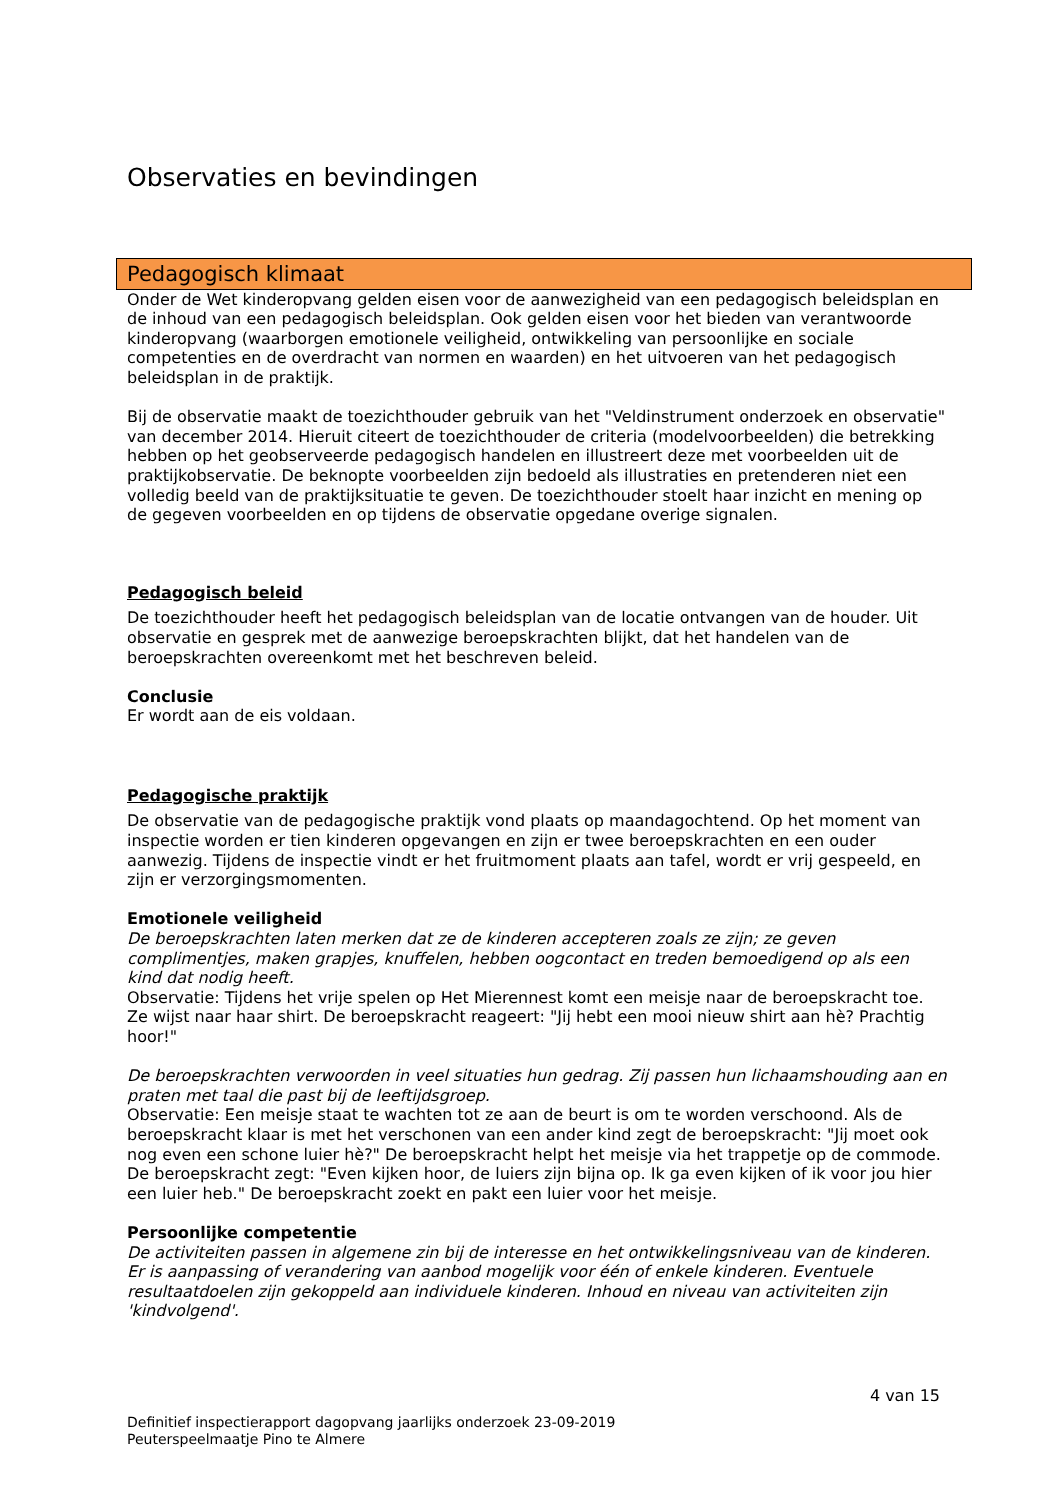Observaties en bevindingen
Pedagogisch klimaat
Onder de Wet kinderopvang gelden eisen voor de aanwezigheid van een pedagogisch beleidsplan en de inhoud van een pedagogisch beleidsplan. Ook gelden eisen voor het bieden van verantwoorde kinderopvang (waarborgen emotionele veiligheid, ontwikkeling van persoonlijke en sociale competenties en de overdracht van normen en waarden) en het uitvoeren van het pedagogisch beleidsplan in de praktijk.
Bij de observatie maakt de toezichthouder gebruik van het "Veldinstrument onderzoek en observatie" van december 2014. Hieruit citeert de toezichthouder de criteria (modelvoorbeelden) die betrekking hebben op het geobserveerde pedagogisch handelen en illustreert deze met voorbeelden uit de praktijkobservatie. De beknopte voorbeelden zijn bedoeld als illustraties en pretenderen niet een volledig beeld van de praktijksituatie te geven. De toezichthouder stoelt haar inzicht en mening op de gegeven voorbeelden en op tijdens de observatie opgedane overige signalen.
Pedagogisch beleid
De toezichthouder heeft het pedagogisch beleidsplan van de locatie ontvangen van de houder. Uit observatie en gesprek met de aanwezige beroepskrachten blijkt, dat het handelen van de beroepskrachten overeenkomt met het beschreven beleid.
Conclusie
Er wordt aan de eis voldaan.
Pedagogische praktijk
De observatie van de pedagogische praktijk vond plaats op maandagochtend. Op het moment van inspectie worden er tien kinderen opgevangen en zijn er twee beroepskrachten en een ouder aanwezig. Tijdens de inspectie vindt er het fruitmoment plaats aan tafel, wordt er vrij gespeeld, en zijn er verzorgingsmomenten.
Emotionele veiligheid
De beroepskrachten laten merken dat ze de kinderen accepteren zoals ze zijn; ze geven complimentjes, maken grapjes, knuffelen, hebben oogcontact en treden bemoedigend op als een kind dat nodig heeft.
Observatie: Tijdens het vrije spelen op Het Mierennest komt een meisje naar de beroepskracht toe. Ze wijst naar haar shirt. De beroepskracht reageert: "Jij hebt een mooi nieuw shirt aan hè? Prachtig hoor!"
De beroepskrachten verwoorden in veel situaties hun gedrag. Zij passen hun lichaamshouding aan en praten met taal die past bij de leeftijdsgroep.
Observatie: Een meisje staat te wachten tot ze aan de beurt is om te worden verschoond. Als de beroepskracht klaar is met het verschonen van een ander kind zegt de beroepskracht: "Jij moet ook nog even een schone luier hè?" De beroepskracht helpt het meisje via het trappetje op de commode. De beroepskracht zegt: "Even kijken hoor, de luiers zijn bijna op. Ik ga even kijken of ik voor jou hier een luier heb." De beroepskracht zoekt en pakt een luier voor het meisje.
Persoonlijke competentie
De activiteiten passen in algemene zin bij de interesse en het ontwikkelingsniveau van de kinderen. Er is aanpassing of verandering van aanbod mogelijk voor één of enkele kinderen. Eventuele resultaatdoelen zijn gekoppeld aan individuele kinderen. Inhoud en niveau van activiteiten zijn 'kindvolgend'.
4 van 15
Definitief inspectierapport dagopvang jaarlijks onderzoek 23-09-2019
Peuterspeelmaatje Pino te Almere